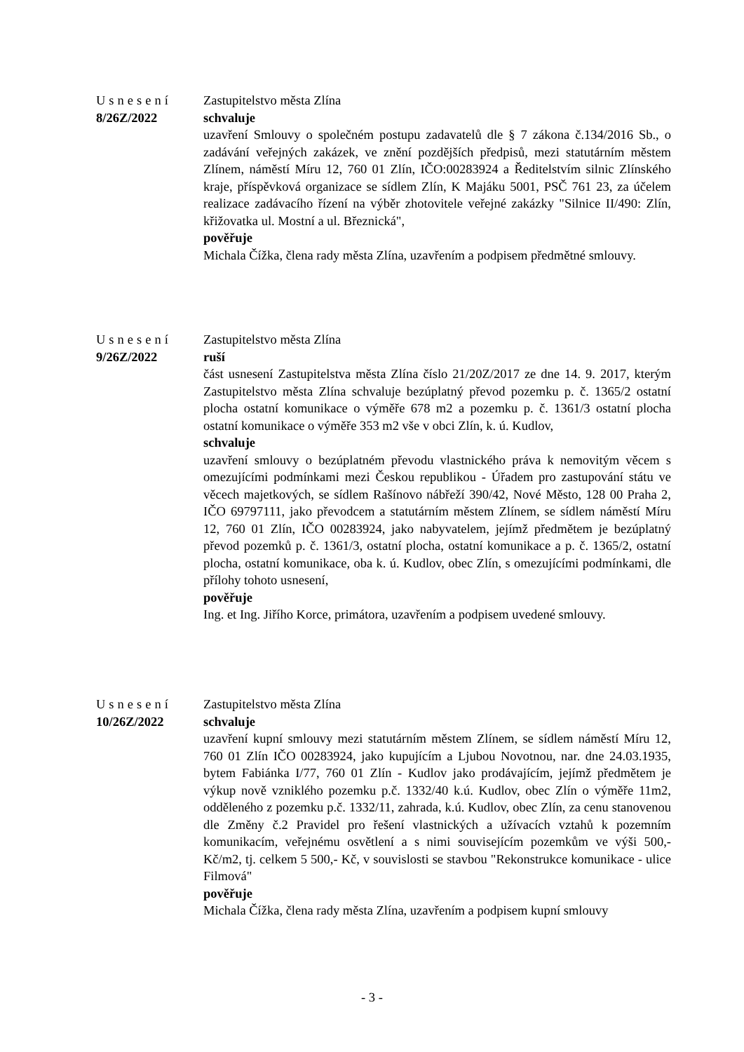Usnesení
8/26Z/2022
Zastupitelstvo města Zlína
schvaluje
uzavření Smlouvy o společném postupu zadavatelů dle § 7 zákona č.134/2016 Sb., o zadávání veřejných zakázek, ve znění pozdějších předpisů, mezi statutárním městem Zlínem, náměstí Míru 12, 760 01 Zlín, IČO:00283924 a Ředitelstvím silnic Zlínského kraje, příspěvková organizace se sídlem Zlín, K Majáku 5001, PSČ 761 23, za účelem realizace zadávacího řízení na výběr zhotovitele veřejné zakázky "Silnice II/490: Zlín, křižovatka ul. Mostní a ul. Březnická",
pověřuje
Michala Čížka, člena rady města Zlína, uzavřením a podpisem předmětné smlouvy.
Usnesení
9/26Z/2022
Zastupitelstvo města Zlína
ruší
část usnesení Zastupitelstva města Zlína číslo 21/20Z/2017 ze dne 14. 9. 2017, kterým Zastupitelstvo města Zlína schvaluje bezúplatný převod pozemku p. č. 1365/2 ostatní plocha ostatní komunikace o výměře 678 m2 a pozemku p. č. 1361/3 ostatní plocha ostatní komunikace o výměře 353 m2 vše v obci Zlín, k. ú. Kudlov,
schvaluje
uzavření smlouvy o bezúplatném převodu vlastnického práva k nemovitým věcem s omezujícími podmínkami mezi Českou republikou - Úřadem pro zastupování státu ve věcech majetkových, se sídlem Rašínovo nábřeží 390/42, Nové Město, 128 00 Praha 2, IČO 69797111, jako převodcem a statutárním městem Zlínem, se sídlem náměstí Míru 12, 760 01 Zlín, IČO 00283924, jako nabyvatelem, jejímž předmětem je bezúplatný převod pozemků p. č. 1361/3, ostatní plocha, ostatní komunikace a p. č. 1365/2, ostatní plocha, ostatní komunikace, oba k. ú. Kudlov, obec Zlín, s omezujícími podmínkami, dle přílohy tohoto usnesení,
pověřuje
Ing. et Ing. Jiřího Korce, primátora, uzavřením a podpisem uvedené smlouvy.
Usnesení
10/26Z/2022
Zastupitelstvo města Zlína
schvaluje
uzavření kupní smlouvy mezi statutárním městem Zlínem, se sídlem náměstí Míru 12, 760 01 Zlín IČO 00283924, jako kupujícím a Ljubou Novotnou, nar. dne 24.03.1935, bytem Fabiánka I/77, 760 01 Zlín - Kudlov jako prodávajícím, jejímž předmětem je výkup nově vzniklého pozemku p.č. 1332/40 k.ú. Kudlov, obec Zlín o výměře 11m2, odděleného z pozemku p.č. 1332/11, zahrada, k.ú. Kudlov, obec Zlín, za cenu stanovenou dle Změny č.2 Pravidel pro řešení vlastnických a užívacích vztahů k pozemním komunikacím, veřejnému osvětlení a s nimi souvisejícím pozemkům ve výši 500,- Kč/m2, tj. celkem 5 500,- Kč, v souvislosti se stavbou "Rekonstrukce komunikace - ulice Filmová"
pověřuje
Michala Čížka, člena rady města Zlína, uzavřením a podpisem kupní smlouvy
- 3 -